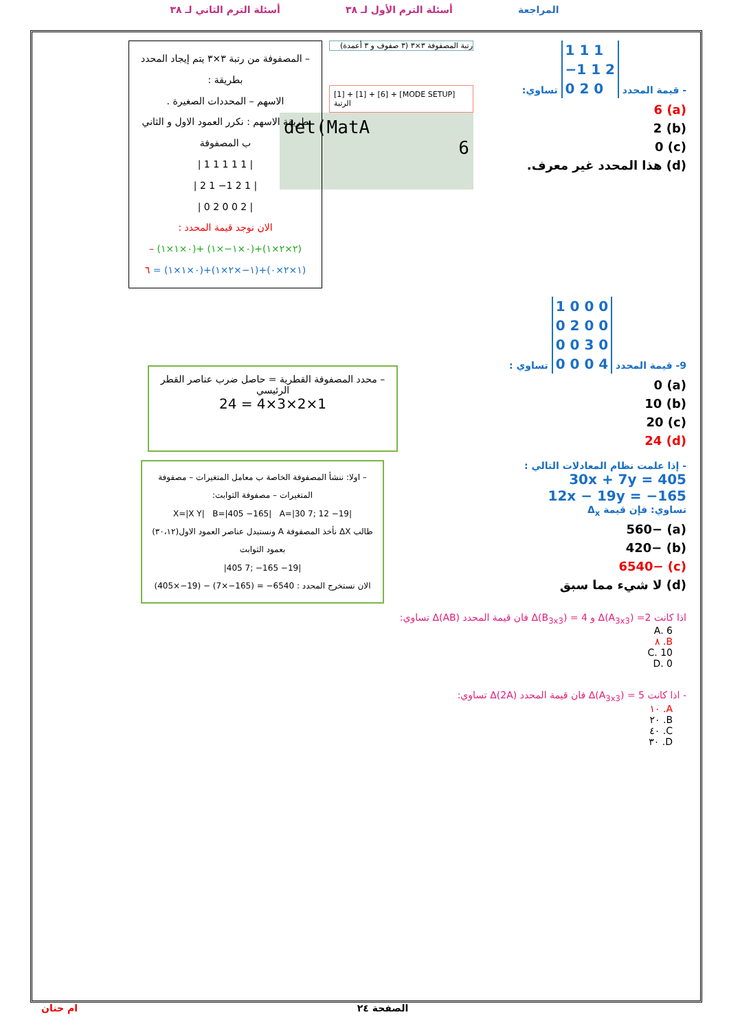المراجعة أسئلة الترم الأول لـ ٣٨ أسئلة الترم الثاني لـ ٣٨
- قيمة المحدد 1 1 1
−1 1 2
0 2 0 تساوي:
(a) 6
(b) 2
(c) 0
(d) هذا المحدد غير معرف.
رتبة المصفوفة ٣×٣ (٣ صفوف و ٣ أعمدة)
[1] + [1] + [6] + [MODE SETUP] الرتبة
det(MatA
6
– المصفوفة من رتبة ٣×٣ يتم إيجاد المحدد بطريقة :
الاسهم – المحددات الصغيرة .
طريقة الاسهم : نكرر العمود الاول و الثاني ب المصفوفة
| 1 1 1 1 1 |
| 2 1 −1 2 1 |
| 0 2 0 0 2 |
الان نوجد قيمة المحدد :
(٢×٢×١)+(٠×١−×١) +(٠×١×١) –
(١×٢×٠)+(١−×٢×١)+(٠×١×١) = ٦
9- قيمة المحدد 1 0 0 0
0 2 0 0
0 0 3 0
0 0 0 4 تساوي :
(a) 0
(b) 10
(c) 20
(d) 24
– محدد المصفوفة القطرية = حاصل ضرب عناصر القطر الرئيسي
1×2×3×4 = 24
- إذا علمت نظام المعادلات التالي :
30x + 7y = 405
12x − 19y = −165
تساوي: فإن قيمة Δ<sub>x</sub>
(a) −560
(b) −420
(c) −6540
(d) لا شيء مما سبق
– اولا: ننشأ المصفوفة الخاصة ب معامل المتغيرات – مصفوفة المتغيرات – مصفوفة الثوابت:
X=|X Y| B=|405 −165| A=|30 7; 12 −19|
طالب ΔX نأخذ المصفوفة A ونستبدل عناصر العمود الاول(٣٠،١٢) بعمود الثوابت
|405 7; −165 −19|
الان نستخرج المحدد : (405×−19) − (7×−165) = −6540
اذا كانت Δ(A<sub>3x3</sub>) =2 و Δ(B<sub>3x3</sub>) = 4 فان قيمة المحدد Δ(AB) تساوي:
A. 6
B. ٨
C. 10
D. 0
- اذا كانت Δ(A<sub>3x3</sub>) = 5 فان قيمة المحدد Δ(2A) تساوي:
A. ١٠
B. ٢٠
C. ٤٠
D. ٣٠
الصفحة ٢٤ ام حنان